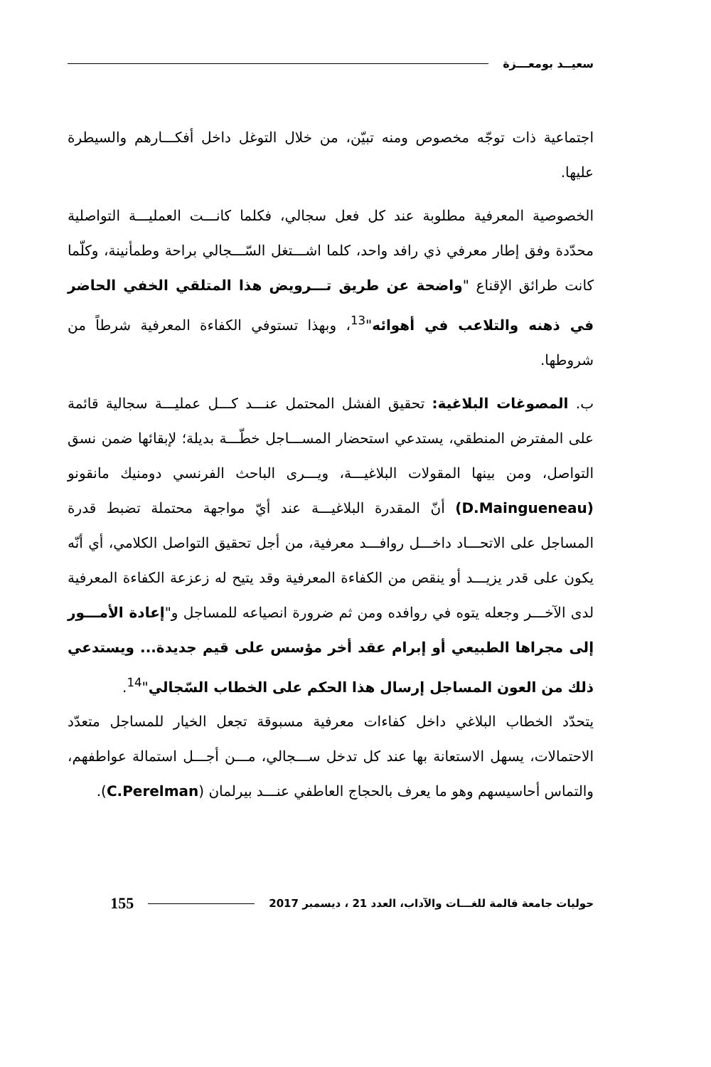سعيــد بومعـــزة
اجتماعية ذات توجّه مخصوص ومنه تبيّن، من خلال التوغل داخل أفكـــارهم والسيطرة عليها.
الخصوصية المعرفية مطلوبة عند كل فعل سجالي، فكلما كانـــت العمليـــة التواصلية محدّدة وفق إطار معرفي ذي رافد واحد، كلما اشـــتغل السّـــجالي براحة وطمأنينة، وكلّما كانت طرائق الإقناع "واضحة عن طريق تـــرويض هذا المتلقي الخفي الحاضر في ذهنه والتلاعب في أهوائه"<sup>13</sup>، وبهذا تستوفي الكفاءة المعرفية شرطاً من شروطها.
ب. المصوغات البلاغية: تحقيق الفشل المحتمل عنـــد كـــل عمليـــة سجالية قائمة على المفترض المنطقي، يستدعي استحضار المســـاجل خطّـــة بديلة؛ لإبقائها ضمن نسق التواصل، ومن بينها المقولات البلاغيـــة، ويـــرى الباحث الفرنسي دومنيك مانقونو (D.Maingueneau) أنّ المقدرة البلاغيـــة عند أيّ مواجهة محتملة تضبط قدرة المساجل على الاتحـــاد داخـــل روافـــد معرفية، من أجل تحقيق التواصل الكلامي، أي أنّه يكون على قدر يزيـــد أو ينقص من الكفاءة المعرفية وقد يتيح له زعزعة الكفاءة المعرفية لدى الآخـــر وجعله يتوه في روافده ومن ثم ضرورة انصياعه للمساجل و"إعادة الأمـــور إلى مجراها الطبيعي أو إبرام عقد أخر مؤسس على قيم جديدة... ويستدعي ذلك من العون المساجل إرسال هذا الحكم على الخطاب السّجالي"<sup>14</sup>.
يتحدّد الخطاب البلاغي داخل كفاءات معرفية مسبوقة تجعل الخيار للمساجل متعدّد الاحتمالات، يسهل الاستعانة بها عند كل تدخل ســـجالي، مـــن أجـــل استمالة عواطفهم، والتماس أحاسيسهم وهو ما يعرف بالحجاج العاطفي عنـــد بيرلمان (C.Perelman).
حوليات جامعة قالمة للغـــات والآداب، العدد 21 ، ديسمبر 2017 155